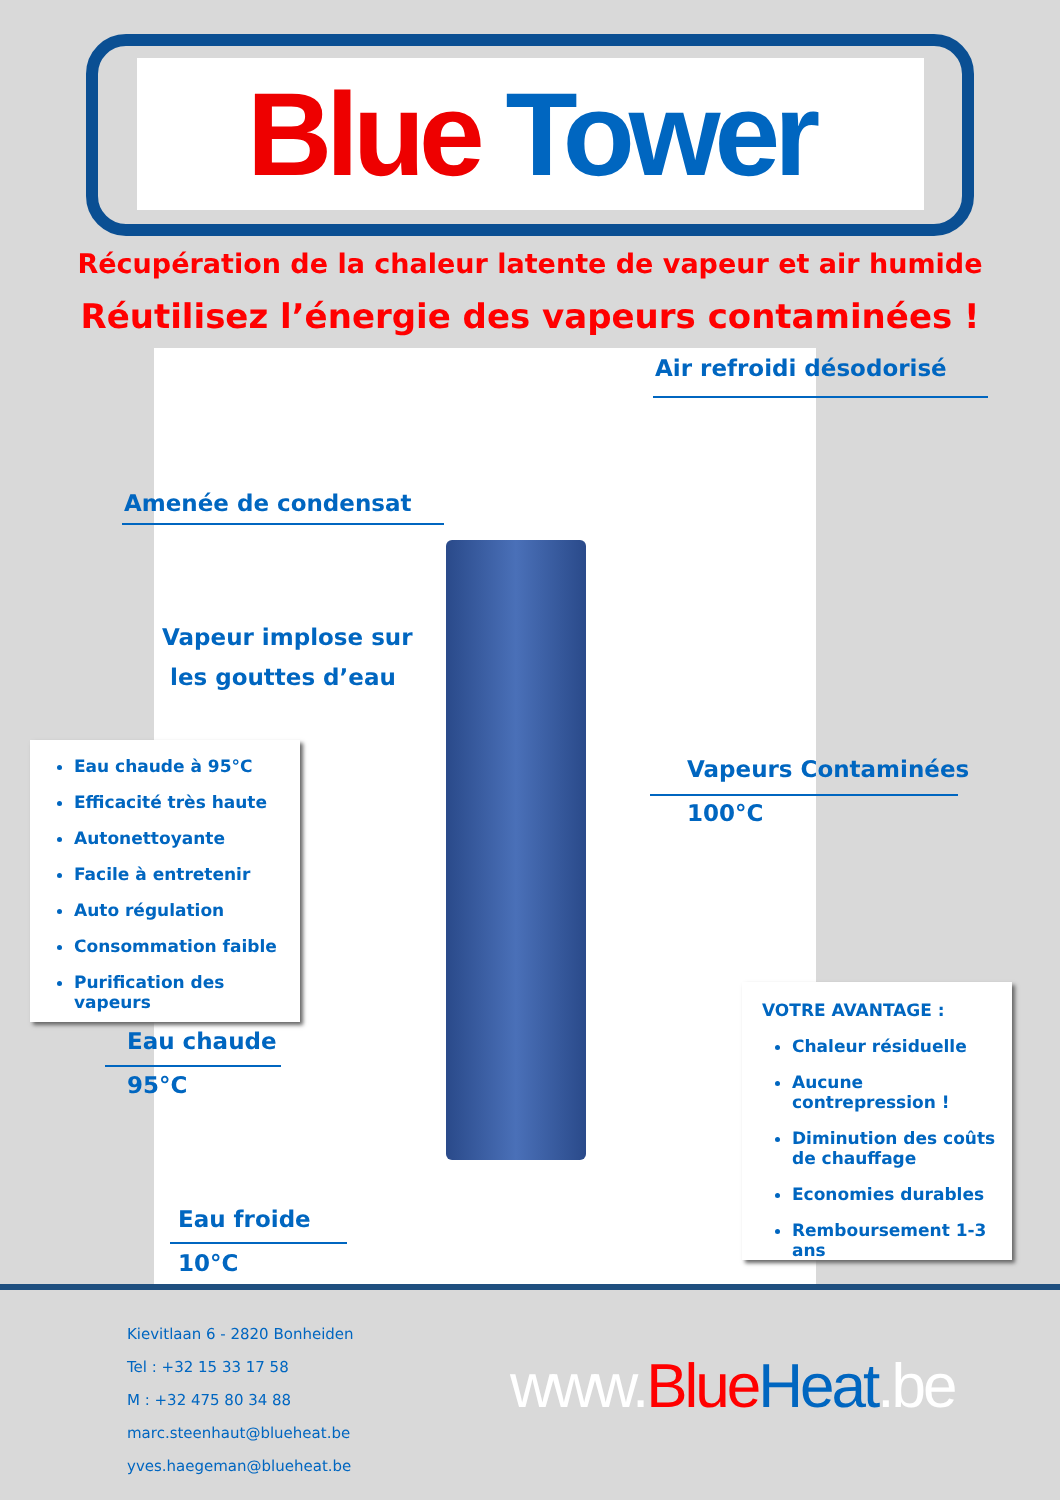Blue Tower
Récupération de la chaleur latente de vapeur et air humide
Réutilisez l’énergie des vapeurs contaminées !
Air refroidi désodorisé
Amenée de condensat
Vapeur implose sur
les gouttes d’eau
Vapeurs Contaminées
100°C
Eau chaude à 95°C
Efficacité très haute
Autonettoyante
Facile à entretenir
Auto régulation
Consommation faible
Purification des vapeurs
Eau chaude
95°C
Eau froide
10°C
VOTRE AVANTAGE :
Chaleur résiduelle
Aucune contrepression !
Diminution des coûts
de chauffage
Economies durables
Remboursement 1-3 ans
Kievitlaan 6 - 2820 Bonheiden
Tel : +32 15 33 17 58
M : +32 475 80 34 88
marc.steenhaut@blueheat.be
yves.haegeman@blueheat.be
www.Blue Heat.be